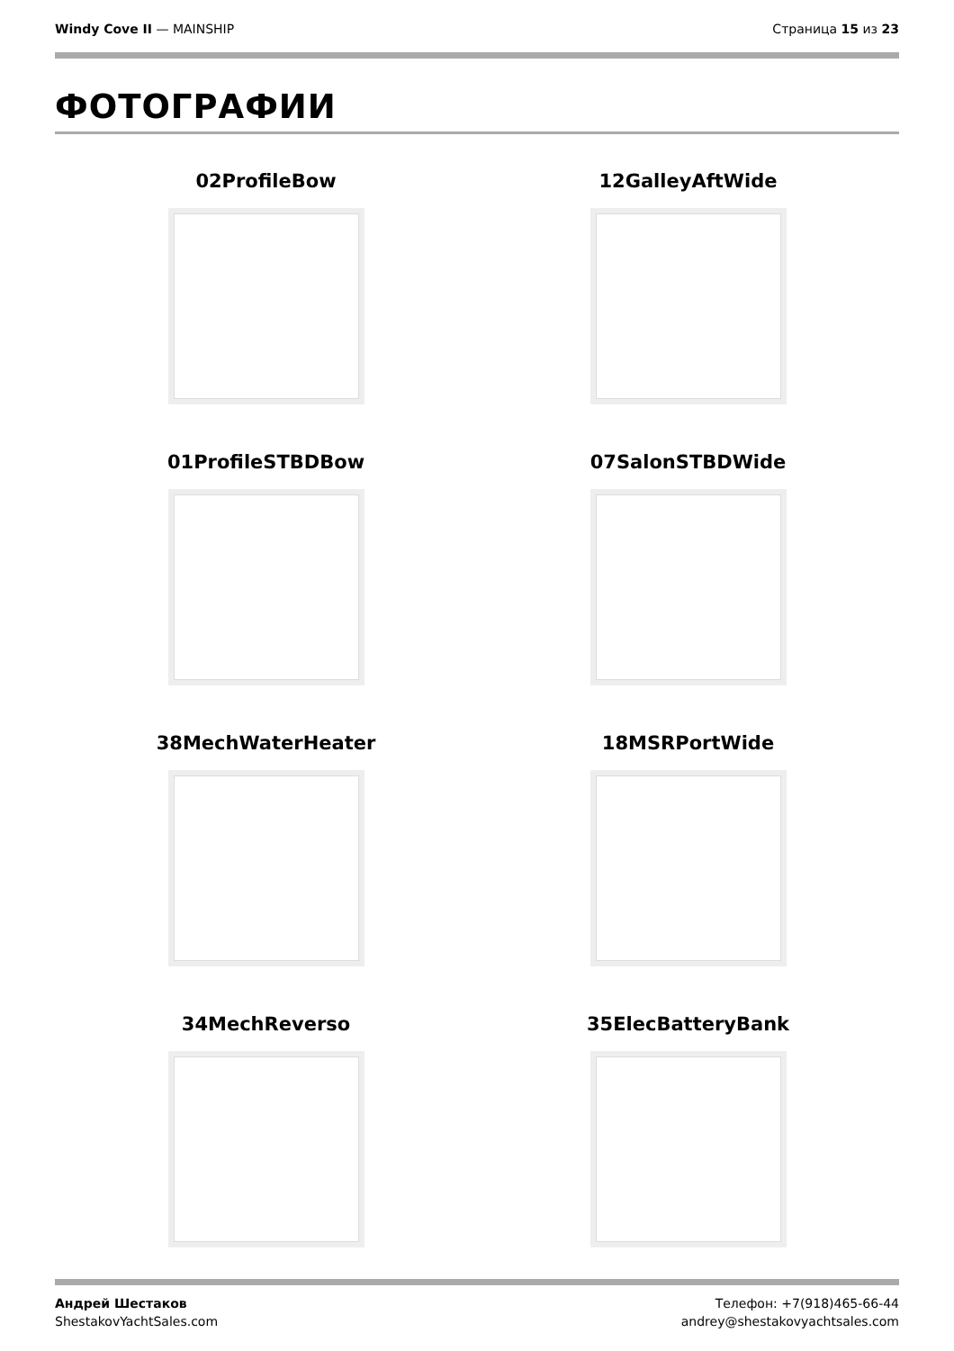Windy Cove II — MAINSHIP Страница 15 из 23
ФОТОГРАФИИ
02ProfileBow
12GalleyAftWide
01ProfileSTBDBow
07SalonSTBDWide
38MechWaterHeater
18MSRPortWide
34MechReverso
35ElecBatteryBank
Андрей Шестаков
ShestakovYachtSales.com
Телефон: +7(918)465-66-44
andrey@shestakovyachtsales.com